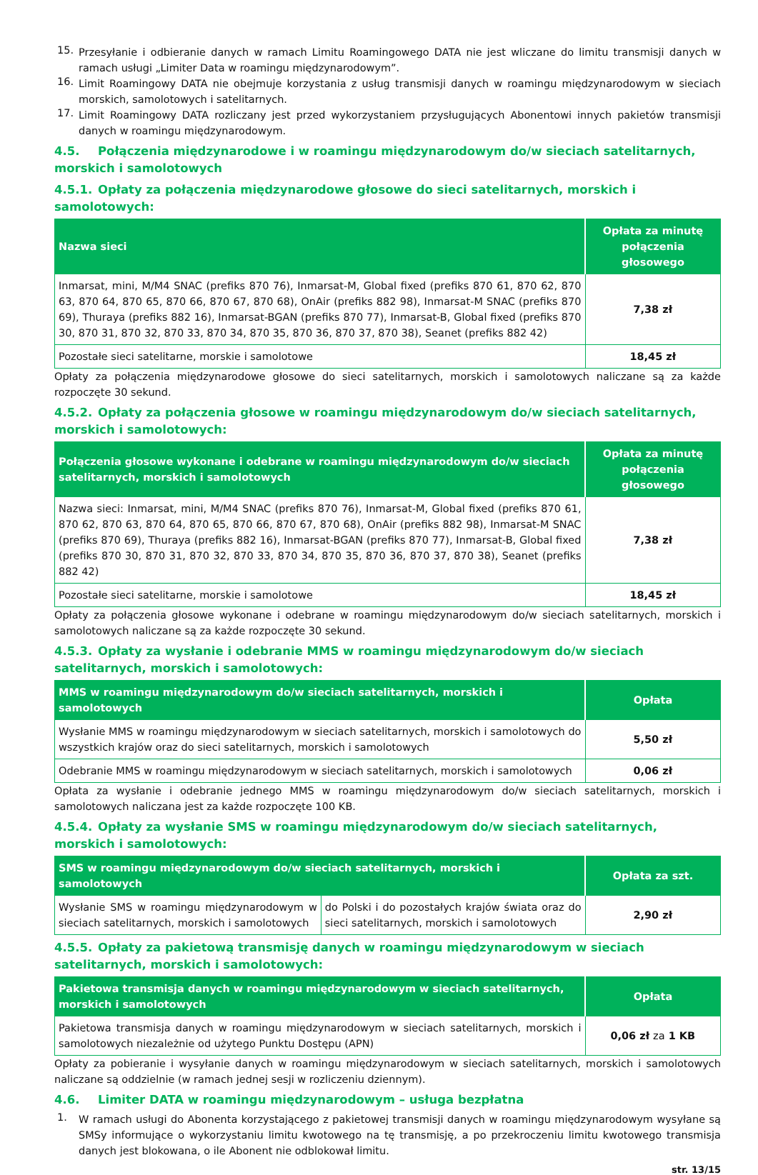15.
Przesyłanie i odbieranie danych w ramach Limitu Roamingowego DATA nie jest wliczane do limitu transmisji danych w ramach usługi „Limiter Data w roamingu międzynarodowym”.
16.
Limit Roamingowy DATA nie obejmuje korzystania z usług transmisji danych w roamingu międzynarodowym w sieciach morskich, samolotowych i satelitarnych.
17.
Limit Roamingowy DATA rozliczany jest przed wykorzystaniem przysługujących Abonentowi innych pakietów transmisji danych w roamingu międzynarodowym.
4.5. Połączenia międzynarodowe i w roamingu międzynarodowym do/w sieciach satelitarnych, morskich i samolotowych
4.5.1. Opłaty za połączenia międzynarodowe głosowe do sieci satelitarnych, morskich i samolotowych:
| Nazwa sieci | Opłata za minutę połączenia głosowego |
| --- | --- |
| Inmarsat, mini, M/M4 SNAC (prefiks 870 76), Inmarsat-M, Global fixed (prefiks 870 61, 870 62, 870 63, 870 64, 870 65, 870 66, 870 67, 870 68), OnAir (prefiks 882 98), Inmarsat-M SNAC (prefiks 870 69), Thuraya (prefiks 882 16), Inmarsat-BGAN (prefiks 870 77), Inmarsat-B, Global fixed (prefiks 870 30, 870 31, 870 32, 870 33, 870 34, 870 35, 870 36, 870 37, 870 38), Seanet (prefiks 882 42) | 7,38 zł |
| Pozostałe sieci satelitarne, morskie i samolotowe | 18,45 zł |
Opłaty za połączenia międzynarodowe głosowe do sieci satelitarnych, morskich i samolotowych naliczane są za każde rozpoczęte 30 sekund.
4.5.2. Opłaty za połączenia głosowe w roamingu międzynarodowym do/w sieciach satelitarnych, morskich i samolotowych:
| Połączenia głosowe wykonane i odebrane w roamingu międzynarodowym do/w sieciach satelitarnych, morskich i samolotowych | Opłata za minutę połączenia głosowego |
| --- | --- |
| Nazwa sieci: Inmarsat, mini, M/M4 SNAC (prefiks 870 76), Inmarsat-M, Global fixed (prefiks 870 61, 870 62, 870 63, 870 64, 870 65, 870 66, 870 67, 870 68), OnAir (prefiks 882 98), Inmarsat-M SNAC (prefiks 870 69), Thuraya (prefiks 882 16), Inmarsat-BGAN (prefiks 870 77), Inmarsat-B, Global fixed (prefiks 870 30, 870 31, 870 32, 870 33, 870 34, 870 35, 870 36, 870 37, 870 38), Seanet (prefiks 882 42) | 7,38 zł |
| Pozostałe sieci satelitarne, morskie i samolotowe | 18,45 zł |
Opłaty za połączenia głosowe wykonane i odebrane w roamingu międzynarodowym do/w sieciach satelitarnych, morskich i samolotowych naliczane są za każde rozpoczęte 30 sekund.
4.5.3. Opłaty za wysłanie i odebranie MMS w roamingu międzynarodowym do/w sieciach satelitarnych, morskich i samolotowych:
| MMS w roamingu międzynarodowym do/w sieciach satelitarnych, morskich i samolotowych | Opłata |
| --- | --- |
| Wysłanie MMS w roamingu międzynarodowym w sieciach satelitarnych, morskich i samolotowych do wszystkich krajów oraz do sieci satelitarnych, morskich i samolotowych | 5,50 zł |
| Odebranie MMS w roamingu międzynarodowym w sieciach satelitarnych, morskich i samolotowych | 0,06 zł |
Opłata za wysłanie i odebranie jednego MMS w roamingu międzynarodowym do/w sieciach satelitarnych, morskich i samolotowych naliczana jest za każde rozpoczęte 100 KB.
4.5.4. Opłaty za wysłanie SMS w roamingu międzynarodowym do/w sieciach satelitarnych, morskich i samolotowych:
| SMS w roamingu międzynarodowym do/w sieciach satelitarnych, morskich i samolotowych | | Opłata za szt. |
| --- | --- | --- |
| Wysłanie SMS w roamingu międzynarodowym w sieciach satelitarnych, morskich i samolotowych | do Polski i do pozostałych krajów świata oraz do sieci satelitarnych, morskich i samolotowych | 2,90 zł |
4.5.5. Opłaty za pakietową transmisję danych w roamingu międzynarodowym w sieciach satelitarnych, morskich i samolotowych:
| Pakietowa transmisja danych w roamingu międzynarodowym w sieciach satelitarnych, morskich i samolotowych | Opłata |
| --- | --- |
| Pakietowa transmisja danych w roamingu międzynarodowym w sieciach satelitarnych, morskich i samolotowych niezależnie od użytego Punktu Dostępu (APN) | 0,06 zł za 1 KB |
Opłaty za pobieranie i wysyłanie danych w roamingu międzynarodowym w sieciach satelitarnych, morskich i samolotowych naliczane są oddzielnie (w ramach jednej sesji w rozliczeniu dziennym).
4.6. Limiter DATA w roamingu międzynarodowym – usługa bezpłatna
1.
W ramach usługi do Abonenta korzystającego z pakietowej transmisji danych w roamingu międzynarodowym wysyłane są SMSy informujące o wykorzystaniu limitu kwotowego na tę transmisję, a po przekroczeniu limitu kwotowego transmisja danych jest blokowana, o ile Abonent nie odblokował limitu.
str. 13/15